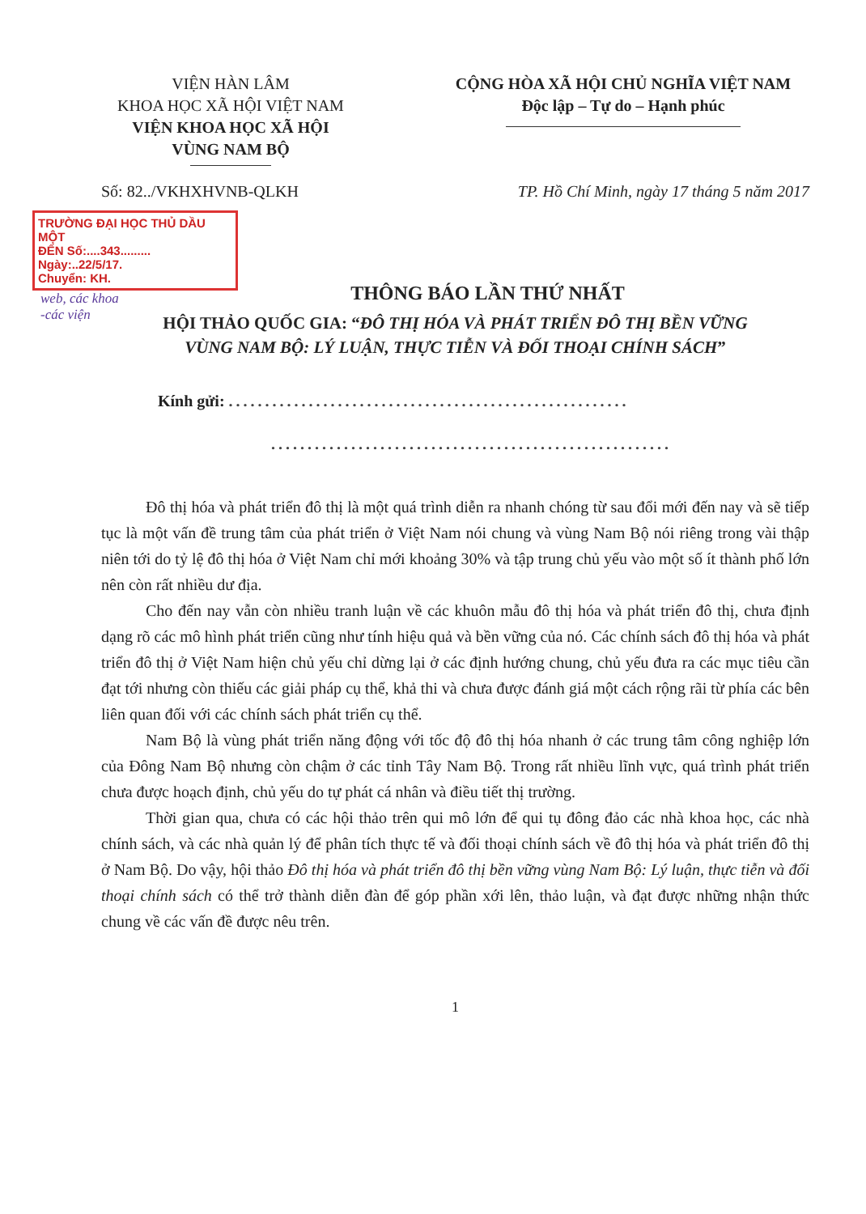VIỆN HÀN LÂM
KHOA HỌC XÃ HỘI VIỆT NAM
VIỆN KHOA HỌC XÃ HỘI
VÙNG NAM BỘ
CỘNG HÒA XÃ HỘI CHỦ NGHĨA VIỆT NAM
Độc lập – Tự do – Hạnh phúc
Số: 82../VKHXHVNB-QLKH TP. Hồ Chí Minh, ngày 17 tháng 5 năm 2017
TRƯỜNG ĐẠI HỌC THỦ DẦU MỘT
ĐẾN Số:....343.........
Ngày:..22/5/17.
Chuyển: KH.
web, các khoa
-các viện
THÔNG BÁO LẦN THỨ NHẤT
HỘI THẢO QUỐC GIA: “ĐÔ THỊ HÓA VÀ PHÁT TRIỂN ĐÔ THỊ BỀN VỮNG
VÙNG NAM BỘ: LÝ LUẬN, THỰC TIỄN VÀ ĐỐI THOẠI CHÍNH SÁCH”
Kính gửi: .......................................................
.......................................................
Đô thị hóa và phát triển đô thị là một quá trình diễn ra nhanh chóng từ sau đổi mới đến nay và sẽ tiếp tục là một vấn đề trung tâm của phát triển ở Việt Nam nói chung và vùng Nam Bộ nói riêng trong vài thập niên tới do tỷ lệ đô thị hóa ở Việt Nam chỉ mới khoảng 30% và tập trung chủ yếu vào một số ít thành phố lớn nên còn rất nhiều dư địa.
Cho đến nay vẫn còn nhiều tranh luận về các khuôn mẫu đô thị hóa và phát triển đô thị, chưa định dạng rõ các mô hình phát triển cũng như tính hiệu quả và bền vững của nó. Các chính sách đô thị hóa và phát triển đô thị ở Việt Nam hiện chủ yếu chỉ dừng lại ở các định hướng chung, chủ yếu đưa ra các mục tiêu cần đạt tới nhưng còn thiếu các giải pháp cụ thể, khả thi và chưa được đánh giá một cách rộng rãi từ phía các bên liên quan đối với các chính sách phát triển cụ thể.
Nam Bộ là vùng phát triển năng động với tốc độ đô thị hóa nhanh ở các trung tâm công nghiệp lớn của Đông Nam Bộ nhưng còn chậm ở các tỉnh Tây Nam Bộ. Trong rất nhiều lĩnh vực, quá trình phát triển chưa được hoạch định, chủ yếu do tự phát cá nhân và điều tiết thị trường.
Thời gian qua, chưa có các hội thảo trên qui mô lớn để qui tụ đông đảo các nhà khoa học, các nhà chính sách, và các nhà quản lý để phân tích thực tế và đối thoại chính sách về đô thị hóa và phát triển đô thị ở Nam Bộ. Do vậy, hội thảo Đô thị hóa và phát triển đô thị bền vững vùng Nam Bộ: Lý luận, thực tiễn và đối thoại chính sách có thể trở thành diễn đàn để góp phần xới lên, thảo luận, và đạt được những nhận thức chung về các vấn đề được nêu trên.
1